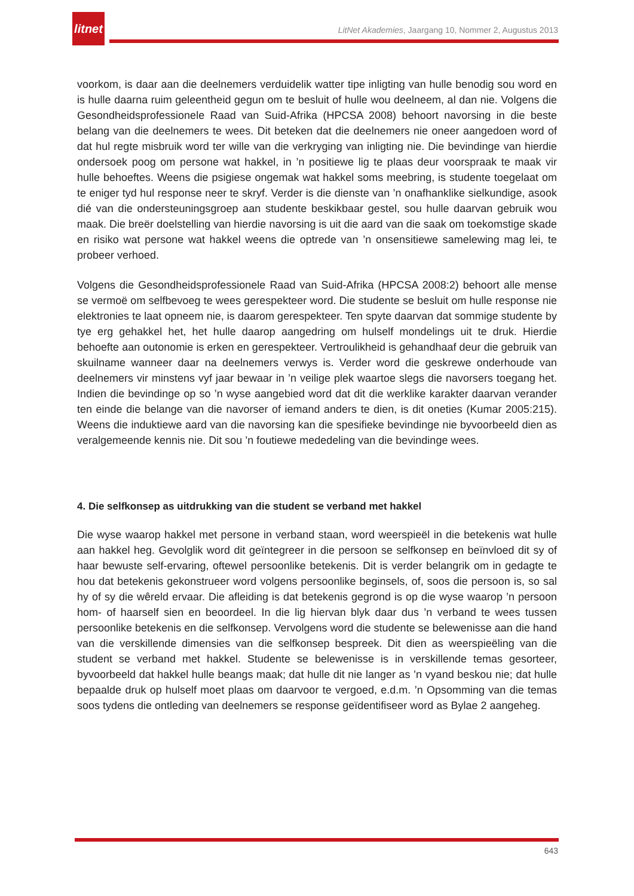litnet
LitNet Akademies, Jaargang 10, Nommer 2, Augustus 2013
voorkom, is daar aan die deelnemers verduidelik watter tipe inligting van hulle benodig sou word en is hulle daarna ruim geleentheid gegun om te besluit of hulle wou deelneem, al dan nie. Volgens die Gesondheidsprofessionele Raad van Suid-Afrika (HPCSA 2008) behoort navorsing in die beste belang van die deelnemers te wees. Dit beteken dat die deelnemers nie oneer aangedoen word of dat hul regte misbruik word ter wille van die verkryging van inligting nie. Die bevindinge van hierdie ondersoek poog om persone wat hakkel, in ’n positiewe lig te plaas deur voorspraak te maak vir hulle behoeftes. Weens die psigiese ongemak wat hakkel soms meebring, is studente toegelaat om te eniger tyd hul response neer te skryf. Verder is die dienste van ’n onafhanklike sielkundige, asook dié van die ondersteuningsgroep aan studente beskikbaar gestel, sou hulle daarvan gebruik wou maak. Die breër doelstelling van hierdie navorsing is uit die aard van die saak om toekomstige skade en risiko wat persone wat hakkel weens die optrede van ’n onsensitiewe samelewing mag lei, te probeer verhoed.
Volgens die Gesondheidsprofessionele Raad van Suid-Afrika (HPCSA 2008:2) behoort alle mense se vermoë om selfbevoeg te wees gerespekteer word. Die studente se besluit om hulle response nie elektronies te laat opneem nie, is daarom gerespekteer. Ten spyte daarvan dat sommige studente by tye erg gehakkel het, het hulle daarop aangedring om hulself mondelings uit te druk. Hierdie behoefte aan outonomie is erken en gerespekteer. Vertroulikheid is gehandhaaf deur die gebruik van skuilname wanneer daar na deelnemers verwys is. Verder word die geskrewe onderhoude van deelnemers vir minstens vyf jaar bewaar in ’n veilige plek waartoe slegs die navorsers toegang het. Indien die bevindinge op so ’n wyse aangebied word dat dit die werklike karakter daarvan verander ten einde die belange van die navorser of iemand anders te dien, is dit oneties (Kumar 2005:215). Weens die induktiewe aard van die navorsing kan die spesifieke bevindinge nie byvoorbeeld dien as veralgemeende kennis nie. Dit sou ’n foutiewe mededeling van die bevindinge wees.
4. Die selfkonsep as uitdrukking van die student se verband met hakkel
Die wyse waarop hakkel met persone in verband staan, word weerspieël in die betekenis wat hulle aan hakkel heg. Gevolglik word dit geïntegreer in die persoon se selfkonsep en beïnvloed dit sy of haar bewuste self-ervaring, oftewel persoonlike betekenis. Dit is verder belangrik om in gedagte te hou dat betekenis gekonstrueer word volgens persoonlike beginsels, of, soos die persoon is, so sal hy of sy die wêreld ervaar. Die afleiding is dat betekenis gegrond is op die wyse waarop ’n persoon hom- of haarself sien en beoordeel. In die lig hiervan blyk daar dus ’n verband te wees tussen persoonlike betekenis en die selfkonsep. Vervolgens word die studente se belewenisse aan die hand van die verskillende dimensies van die selfkonsep bespreek. Dit dien as weerspieëling van die student se verband met hakkel. Studente se belewenisse is in verskillende temas gesorteer, byvoorbeeld dat hakkel hulle beangs maak; dat hulle dit nie langer as ’n vyand beskou nie; dat hulle bepaalde druk op hulself moet plaas om daarvoor te vergoed, e.d.m. ’n Opsomming van die temas soos tydens die ontleding van deelnemers se response geïdentifiseer word as Bylae 2 aangeheg.
643